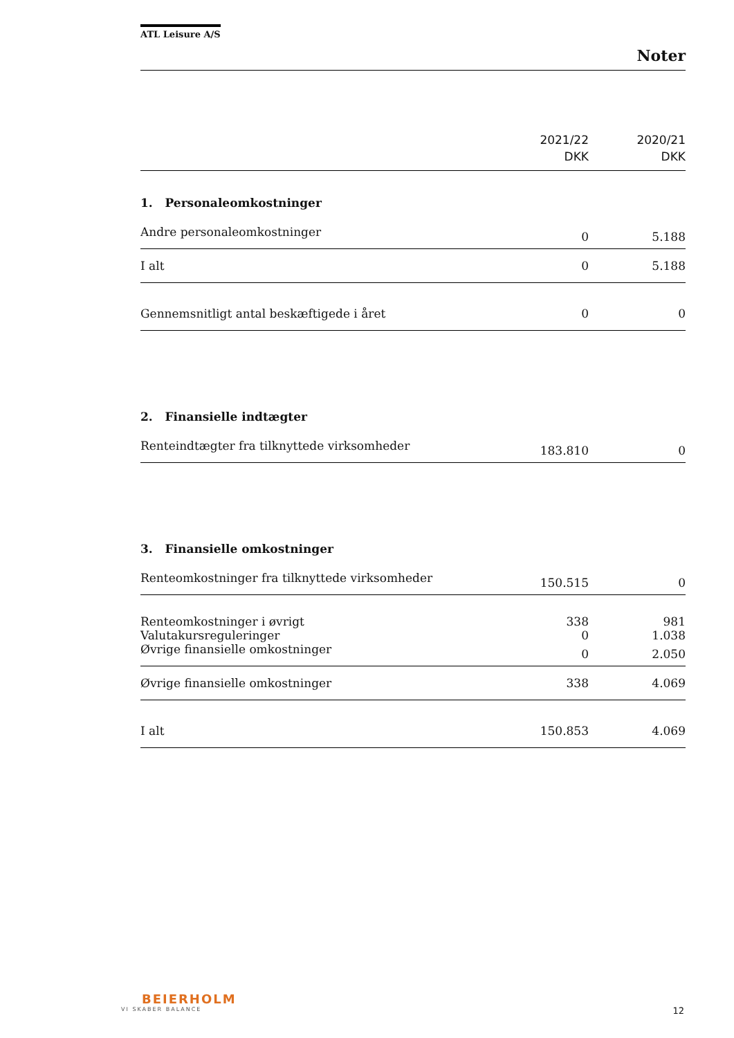ATL Leisure A/S
Noter
| | 2021/22 DKK | 2020/21 DKK |
| 1. Personaleomkostninger | | |
| Andre personaleomkostninger | 0 | 5.188 |
| I alt | 0 | 5.188 |
| Gennemsnitligt antal beskæftigede i året | 0 | 0 |
| 2. Finansielle indtægter | | |
| Renteindtægter fra tilknyttede virksomheder | 183.810 | 0 |
| 3. Finansielle omkostninger | | |
| Renteomkostninger fra tilknyttede virksomheder | 150.515 | 0 |
| Renteomkostninger i øvrigt | 338 | 981 |
| Valutakursreguleringer | 0 | 1.038 |
| Øvrige finansielle omkostninger | 0 | 2.050 |
| Øvrige finansielle omkostninger | 338 | 4.069 |
| I alt | 150.853 | 4.069 |
BEIERHOLM
VI SKABER BALANCE
12